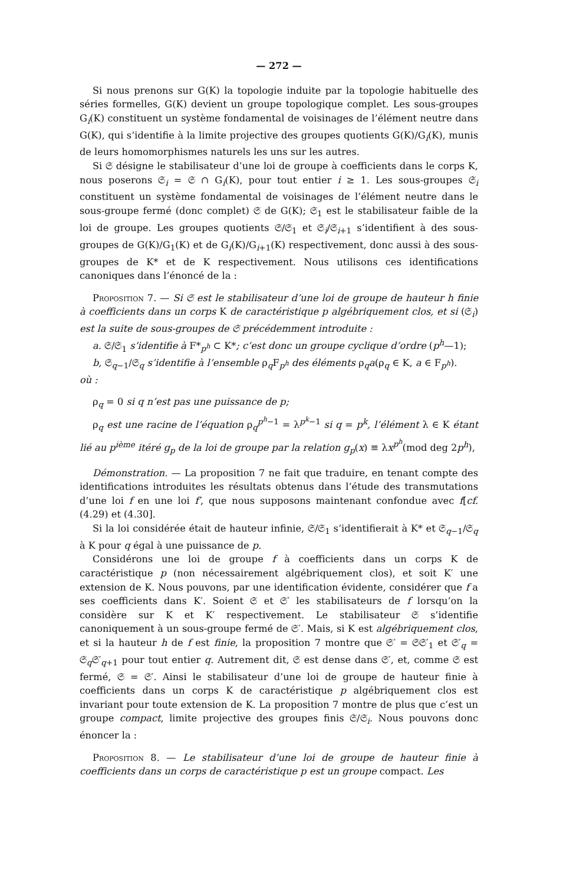— 272 —
Si nous prenons sur G(K) la topologie induite par la topologie habituelle des séries formelles, G(K) devient un groupe topologique complet. Les sous-groupes G<sub>i</sub>(K) constituent un système fondamental de voisinages de l’élément neutre dans G(K), qui s’identifie à la limite projective des groupes quotients G(K)/G<sub>i</sub>(K), munis de leurs homomorphismes naturels les uns sur les autres.
Si 𝔖 désigne le stabilisateur d’une loi de groupe à coefficients dans le corps K, nous poserons 𝔖<sub>i</sub> = 𝔖 ∩ G<sub>i</sub>(K), pour tout entier i ≥ 1. Les sous-groupes 𝔖<sub>i</sub> constituent un système fondamental de voisinages de l’élément neutre dans le sous-groupe fermé (donc complet) 𝔖 de G(K); 𝔖<sub>1</sub> est le stabilisateur faible de la loi de groupe. Les groupes quotients 𝔖/𝔖<sub>1</sub> et 𝔖<sub>i</sub>/𝔖<sub>i+1</sub> s’identifient à des sous-groupes de G(K)/G<sub>1</sub>(K) et de G<sub>i</sub>(K)/G<sub>i+1</sub>(K) respectivement, donc aussi à des sous-groupes de K* et de K respectivement. Nous utilisons ces identifications canoniques dans l’énoncé de la :
Proposition 7. — Si 𝔖 est le stabilisateur d’une loi de groupe de hauteur h finie à coefficients dans un corps K de caractéristique p algébriquement clos, et si (𝔖<sub>i</sub>) est la suite de sous-groupes de 𝔖 précédemment introduite :
a. 𝔖/𝔖<sub>1</sub> s’identifie à F*<sub>p<sup>h</sup></sub> ⊂ K*; c’est donc un groupe cyclique d’ordre (p<sup>h</sup>—1);
b, 𝔖<sub>q−1</sub>/𝔖<sub>q</sub> s’identifie à l’ensemble ρ<sub>q</sub>F<sub>p<sup>h</sup></sub> des éléments ρ<sub>q</sub>a(ρ<sub>q</sub> ∈ K, a ∈ F<sub>p<sup>h</sup></sub>).
où :
ρ<sub>q</sub> = 0 si q n’est pas une puissance de p;
ρ<sub>q</sub> est une racine de l’équation ρ<sub>q</sub><sup>p<sup>h</sup>−1</sup> = λ<sup>p<sup>k</sup>−1</sup> si q = p<sup>k</sup>, l’élément λ ∈ K étant lié au p<sup>ième</sup> itéré g<sub>p</sub> de la loi de groupe par la relation g<sub>p</sub>(x) ≡ λx<sup>p<sup>h</sup></sup>(mod deg 2p<sup>h</sup>),
Démonstration. — La proposition 7 ne fait que traduire, en tenant compte des identifications introduites les résultats obtenus dans l’étude des transmutations d’une loi f en une loi f′, que nous supposons maintenant confondue avec f[cf. (4.29) et (4.30].
Si la loi considérée était de hauteur infinie, 𝔖/𝔖<sub>1</sub> s’identifierait à K* et 𝔖<sub>q−1</sub>/𝔖<sub>q</sub> à K pour q égal à une puissance de p.
Considérons une loi de groupe f à coefficients dans un corps K de caractéristique p (non nécessairement algébriquement clos), et soit K′ une extension de K. Nous pouvons, par une identification évidente, considérer que f a ses coefficients dans K′. Soient 𝔖 et 𝔖′ les stabilisateurs de f lorsqu’on la considère sur K et K′ respectivement. Le stabilisateur 𝔖 s’identifie canoniquement à un sous-groupe fermé de 𝔖′. Mais, si K est algébriquement clos, et si la hauteur h de f est finie, la proposition 7 montre que 𝔖′ = 𝔖𝔖′<sub>1</sub> et 𝔖′<sub>q</sub> = 𝔖<sub>q</sub>𝔖′<sub>q+1</sub> pour tout entier q. Autrement dit, 𝔖 est dense dans 𝔖′, et, comme 𝔖 est fermé, 𝔖 = 𝔖′. Ainsi le stabilisateur d’une loi de groupe de hauteur finie à coefficients dans un corps K de caractéristique p algébriquement clos est invariant pour toute extension de K. La proposition 7 montre de plus que c’est un groupe compact, limite projective des groupes finis 𝔖/𝔖<sub>i</sub>. Nous pouvons donc énoncer la :
Proposition 8. — Le stabilisateur d’une loi de groupe de hauteur finie à coefficients dans un corps de caractéristique p est un groupe compact. Les